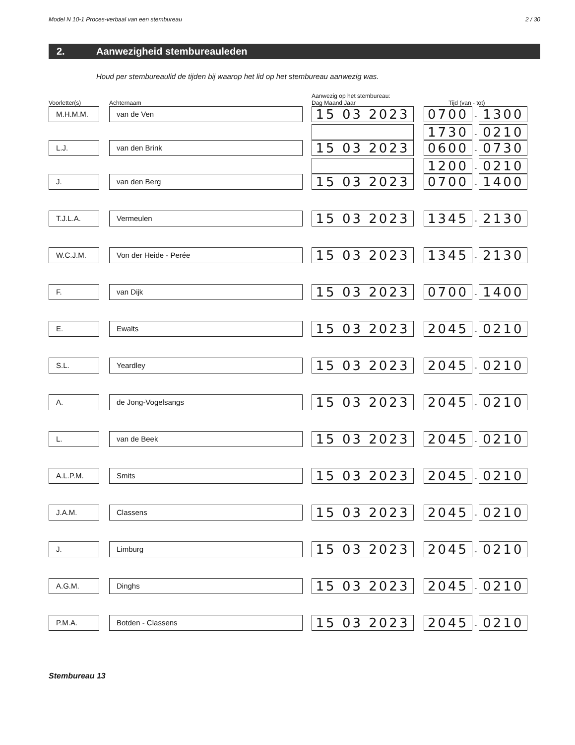Model N 10-1 Proces-verbaal van een stembureau 2 / 30
2. Aanwezigheid stembureauleden
Houd per stembureaulid de tijden bij waarop het lid op het stembureau aanwezig was.
| | | Aanwezig op het stembureau: | |
| --- | --- | --- | --- |
| Voorletter(s) | Achternaam | Dag Maand Jaar | Tijd (van - tot) |
| M.H.M.M. | van de Ven | 15 03 2023 | 0700 - 1300 |
| | | | 1730 - 0210 |
| L.J. | van den Brink | 15 03 2023 | 0600 - 0730 |
| | | | 1200 - 0210 |
| J. | van den Berg | 15 03 2023 | 0700 - 1400 |
| T.J.L.A. | Vermeulen | 15 03 2023 | 1345 - 2130 |
| W.C.J.M. | Von der Heide - Perée | 15 03 2023 | 1345 - 2130 |
| F. | van Dijk | 15 03 2023 | 0700 - 1400 |
| E. | Ewalts | 15 03 2023 | 2045 - 0210 |
| S.L. | Yeardley | 15 03 2023 | 2045 - 0210 |
| A. | de Jong-Vogelsangs | 15 03 2023 | 2045 - 0210 |
| L. | van de Beek | 15 03 2023 | 2045 - 0210 |
| A.L.P.M. | Smits | 15 03 2023 | 2045 - 0210 |
| J.A.M. | Classens | 15 03 2023 | 2045 - 0210 |
| J. | Limburg | 15 03 2023 | 2045 - 0210 |
| A.G.M. | Dinghs | 15 03 2023 | 2045 - 0210 |
| P.M.A. | Botden - Classens | 15 03 2023 | 2045 - 0210 |
Stembureau 13